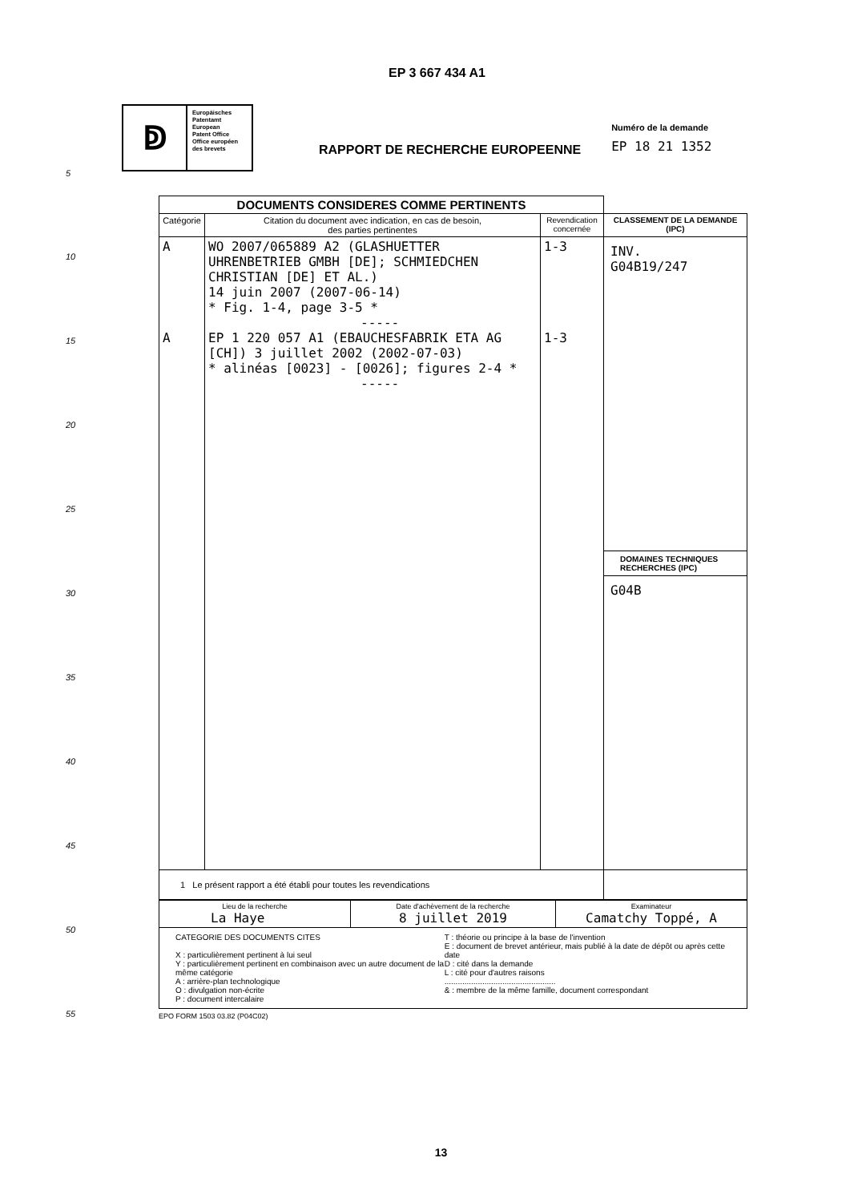EP 3 667 434 A1
ↁ
Europäisches
Patentamt
European
Patent Office
Office européen
des brevets
RAPPORT DE RECHERCHE EUROPEENNE
Numéro de la demande
EP 18 21 1352
5
10
15
20
25
30
35
40
45
50
55
| DOCUMENTS CONSIDERES COMME PERTINENTS | | | |
| Catégorie | Citation du document avec indication, en cas de besoin, des parties pertinentes | Revendication concernée | CLASSEMENT DE LA DEMANDE (IPC) |
| A A | WO 2007/065889 A2 (GLASHUETTER UHRENBETRIEB GMBH [DE]; SCHMIEDCHEN CHRISTIAN [DE] ET AL.) 14 juin 2007 (2007-06-14) * Fig. 1-4, page 3-5 * ----- EP 1 220 057 A1 (EBAUCHESFABRIK ETA AG [CH]) 3 juillet 2002 (2002-07-03) * alinéas [0023] - [0026]; figures 2-4 * ----- | 1-3 1-3 | INV. G04B19/247 DOMAINES TECHNIQUES RECHERCHES (IPC) G04B |
| 1 Le présent rapport a été établi pour toutes les revendications | | | |
| Lieu de la recherche La Haye | Date d'achèvement de la recherche 8 juillet 2019 | Examinateur Camatchy Toppé, A |
| CATEGORIE DES DOCUMENTS CITES X : particulièrement pertinent à lui seul Y : particulièrement pertinent en combinaison avec un autre document de la même catégorie A : arrière-plan technologique O : divulgation non-écrite P : document intercalaire T : théorie ou principe à la base de l'invention E : document de brevet antérieur, mais publié à la date de dépôt ou après cette date D : cité dans la demande L : cité pour d'autres raisons .................................................. & : membre de la même famille, document correspondant | | |
EPO FORM 1503 03.82 (P04C02)
13